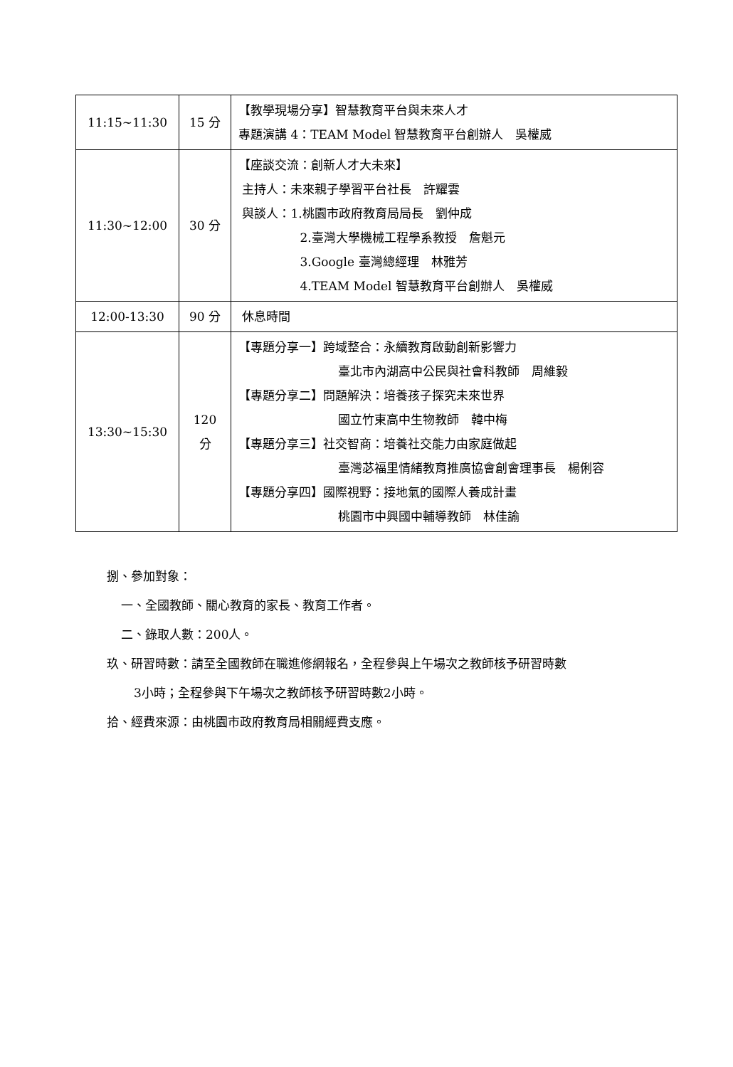| 11:15~11:30 | 15 分 | 【教學現場分享】智慧教育平台與未來人才 專題演講 4：TEAM Model 智慧教育平台創辦人 吳權威 |
| 11:30~12:00 | 30 分 | 【座談交流：創新人才大未來】 主持人：未來親子學習平台社長 許耀雲 與談人：1.桃園市政府教育局局長 劉仲成 2.臺灣大學機械工程學系教授 詹魁元 3.Google 臺灣總經理 林雅芳 4.TEAM Model 智慧教育平台創辦人 吳權威 |
| 12:00-13:30 | 90 分 | 休息時間 |
| 13:30~15:30 | 120 分 | 【專題分享一】跨域整合：永續教育啟動創新影響力 臺北市內湖高中公民與社會科教師 周維毅 【專題分享二】問題解決：培養孩子探究未來世界 國立竹東高中生物教師 韓中梅 【專題分享三】社交智商：培養社交能力由家庭做起 臺灣苾福里情緒教育推廣協會創會理事長 楊俐容 【專題分享四】國際視野：接地氣的國際人養成計畫 桃園市中興國中輔導教師 林佳諭 |
捌、參加對象：
一、全國教師、關心教育的家長、教育工作者。
二、錄取人數：200人。
玖、研習時數：請至全國教師在職進修網報名，全程參與上午場次之教師核予研習時數
3小時；全程參與下午場次之教師核予研習時數2小時。
拾、經費來源：由桃園市政府教育局相關經費支應。